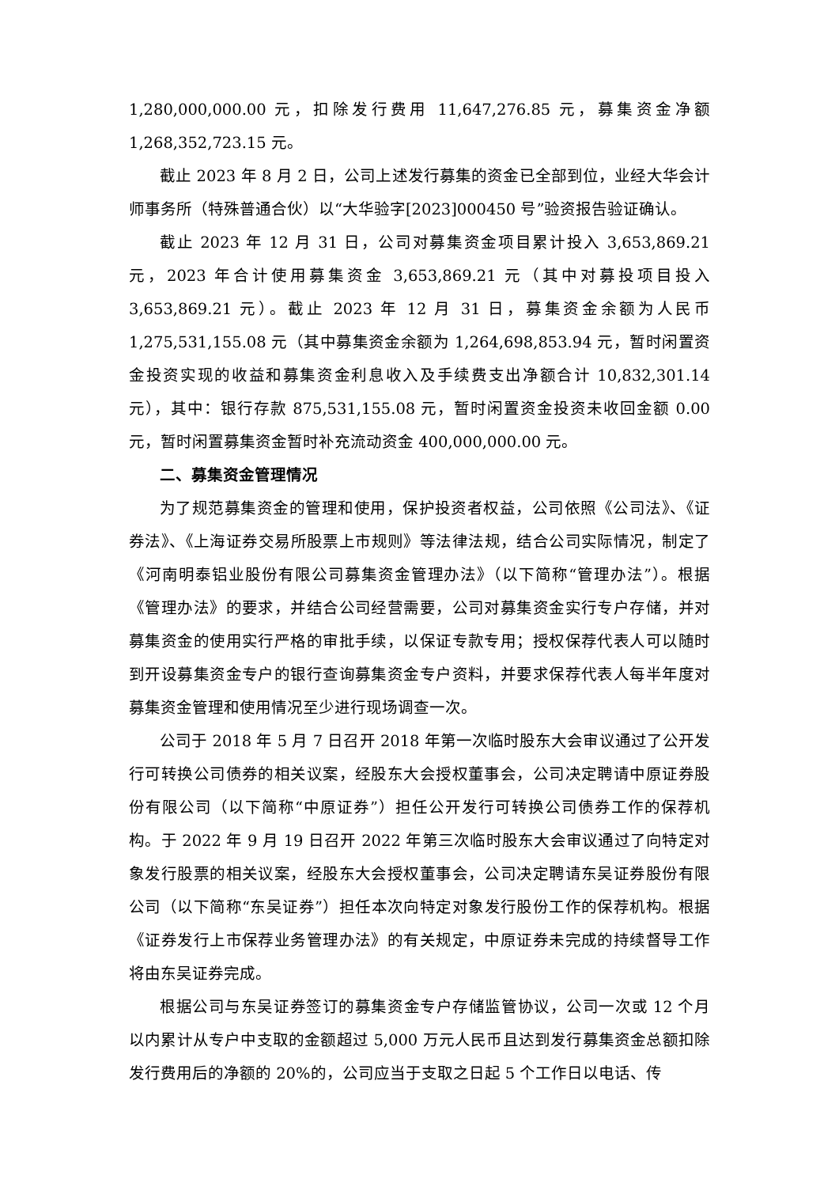1,280,000,000.00 元，扣除发行费用 11,647,276.85 元，募集资金净额 1,268,352,723.15 元。
截止 2023 年 8 月 2 日，公司上述发行募集的资金已全部到位，业经大华会计师事务所（特殊普通合伙）以“大华验字[2023]000450 号”验资报告验证确认。
截止 2023 年 12 月 31 日，公司对募集资金项目累计投入 3,653,869.21 元，2023 年合计使用募集资金 3,653,869.21 元（其中对募投项目投入 3,653,869.21 元）。截止 2023 年 12 月 31 日，募集资金余额为人民币 1,275,531,155.08 元（其中募集资金余额为 1,264,698,853.94 元，暂时闲置资金投资实现的收益和募集资金利息收入及手续费支出净额合计 10,832,301.14 元），其中：银行存款 875,531,155.08 元，暂时闲置资金投资未收回金额 0.00 元，暂时闲置募集资金暂时补充流动资金 400,000,000.00 元。
二、募集资金管理情况
为了规范募集资金的管理和使用，保护投资者权益，公司依照《公司法》、《证券法》、《上海证券交易所股票上市规则》等法律法规，结合公司实际情况，制定了《河南明泰铝业股份有限公司募集资金管理办法》（以下简称“管理办法”）。根据《管理办法》的要求，并结合公司经营需要，公司对募集资金实行专户存储，并对募集资金的使用实行严格的审批手续，以保证专款专用；授权保荐代表人可以随时到开设募集资金专户的银行查询募集资金专户资料，并要求保荐代表人每半年度对募集资金管理和使用情况至少进行现场调查一次。
公司于 2018 年 5 月 7 日召开 2018 年第一次临时股东大会审议通过了公开发行可转换公司债券的相关议案，经股东大会授权董事会，公司决定聘请中原证券股份有限公司（以下简称“中原证券”）担任公开发行可转换公司债券工作的保荐机构。于 2022 年 9 月 19 日召开 2022 年第三次临时股东大会审议通过了向特定对象发行股票的相关议案，经股东大会授权董事会，公司决定聘请东吴证券股份有限公司（以下简称“东吴证券”）担任本次向特定对象发行股份工作的保荐机构。根据《证券发行上市保荐业务管理办法》的有关规定，中原证券未完成的持续督导工作将由东吴证券完成。
根据公司与东吴证券签订的募集资金专户存储监管协议，公司一次或 12 个月以内累计从专户中支取的金额超过 5,000 万元人民币且达到发行募集资金总额扣除发行费用后的净额的 20%的，公司应当于支取之日起 5 个工作日以电话、传